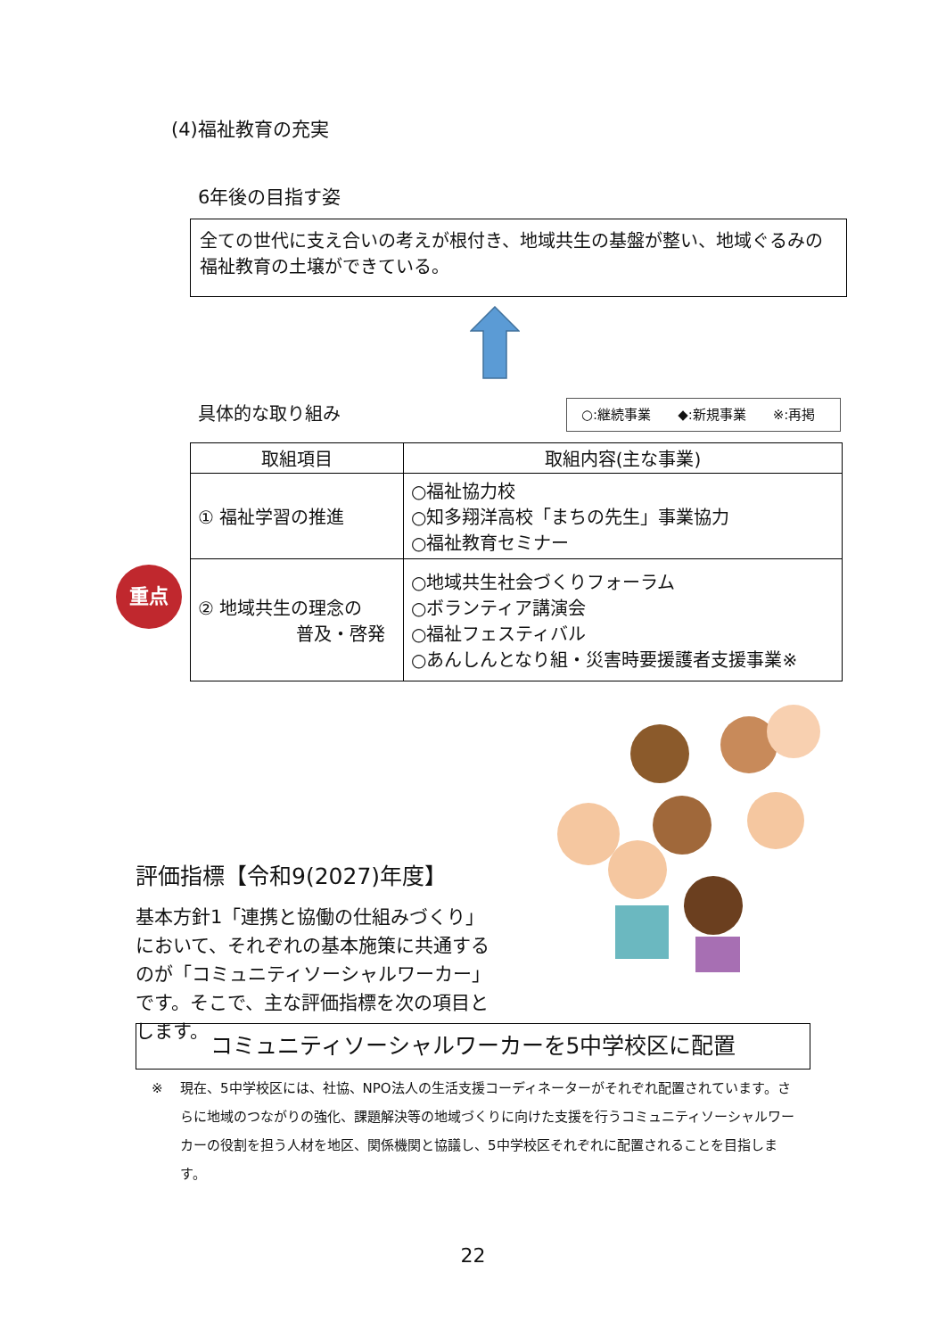(4)福祉教育の充実
6年後の目指す姿
全ての世代に支え合いの考えが根付き、地域共生の基盤が整い、地域ぐるみの福祉教育の土壌ができている。
具体的な取り組み ○:継続事業　　◆:新規事業　　※:再掲
| 取組項目 | 取組内容(主な事業) |
| --- | --- |
| ① 福祉学習の推進 | ○福祉協力校 ○知多翔洋高校「まちの先生」事業協力 ○福祉教育セミナー |
| ② 地域共生の理念の 普及・啓発 | ○地域共生社会づくりフォーラム ○ボランティア講演会 ○福祉フェスティバル ○あんしんとなり組・災害時要援護者支援事業※ |
重点
評価指標【令和9(2027)年度】
基本方針1「連携と協働の仕組みづくり」において、それぞれの基本施策に共通するのが「コミュニティソーシャルワーカー」です。そこで、主な評価指標を次の項目とします。
コミュニティソーシャルワーカーを5中学校区に配置
※ 現在、5中学校区には、社協、NPO法人の生活支援コーディネーターがそれぞれ配置されています。さらに地域のつながりの強化、課題解決等の地域づくりに向けた支援を行うコミュニティソーシャルワーカーの役割を担う人材を地区、関係機関と協議し、5中学校区それぞれに配置されることを目指します。
22